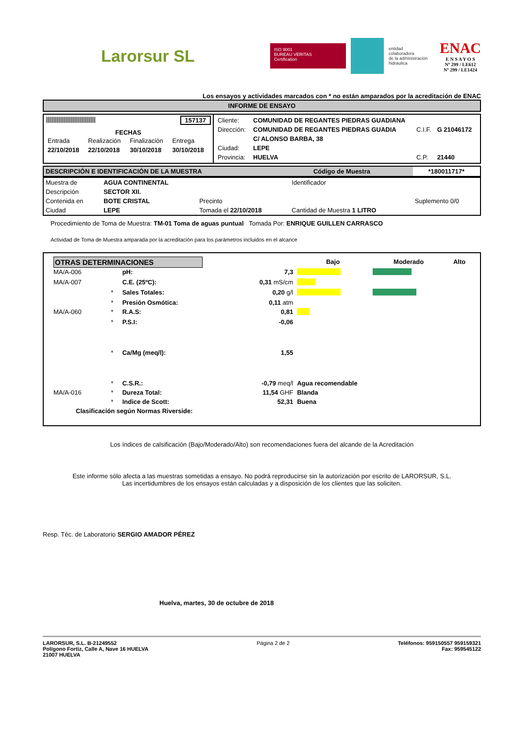Larorsur SL
ISO 9001
BUREAU VERITAS
Certification
entidad
colaboradora
de la administración
hidráulica
ENAC
E N S A Y O S
Nº 299 / LE612
Nº 299 / LE1424
Los ensayos y actividades marcados con * no están amparados por la acreditación de ENAC
INFORME DE ENSAYO
| /////////////////////////////////////////// 157137 FECHAS / Entrada / Realización / Finalización / Entrega / / 22/10/2018 / 22/10/2018 / 30/10/2018 / 30/10/2018 / | / Cliente: / COMUNIDAD DE REGANTES PIEDRAS GUADIANA / / / / Dirección: / COMUNIDAD DE REGANTES PIEDRAS GUADIA / C.I.F. / G 21046172 / / / C/ ALONSO BARBA, 38 / / / / Ciudad: / LEPE / / / / Provincia: / HUELVA / C.P. / 21440 / |
| DESCRIPCIÓN E IDENTIFICACIÓN DE LA MUESTRA | Código de Muestra | *180011717* |
| Muestra de | AGUA CONTINENTAL | | Identificador | |
| Descripción | SECTOR XII. | | | |
| Contenida en | BOTE CRISTAL | Precinto | | Suplemento 0/0 |
| Ciudad | LEPE | Tomada el 22/10/2018 | Cantidad de Muestra 1 LITRO | |
Procedimiento de Toma de Muestra: TM-01 Toma de aguas puntual Tomada Por: ENRIQUE GUILLEN CARRASCO
Actividad de Toma de Muestra amparada por la acreditación para los parámetros incluidos en el alcance
| OTRAS DETERMINACIONES | | | | Bajo | Moderado | Alto |
| MA/A-006 | | pH: | 7,3 | | | |
| MA/A-007 | | C.E. (25ºC): | 0,31 mS/cm | | | |
| | * | Sales Totales: | 0,20 g/l | | | |
| | * | Presión Osmótica: | 0,11 atm | | | |
| MA/A-060 | * | R.A.S: | 0,81 | | | |
| | * | P.S.I: | -0,06 | | | |
| | * | Ca/Mg (meq/l): | 1,55 | | | |
| | * | C.S.R.: | -0,79 meq/l | Agua recomendable | | |
| MA/A-016 | * | Dureza Total: | 11,54 GHF | Blanda | | |
| | * | Indice de Scott: | 52,31 | Buena | | |
| Clasificación según Normas Riverside: | | | | | | |
Los índices de calsificación (Bajo/Moderado/Alto) son recomendaciones fuera del alcande de la Acreditación
Este informe sólo afecta a las muestras sometidas a ensayo. No podrá reproducirse sin la autorización por escrito de LARORSUR, S.L.
Las incertidumbres de los ensayos están calculadas y a disposición de los clientes que las soliciten.
Resp. Téc. de Laboratorio SERGIO AMADOR PÉREZ
Huelva, martes, 30 de octubre de 2018
LARORSUR, S.L. B-21249552
Polígono Fortiz, Calle A, Nave 16 HUELVA
21007 HUELVA
Página 2 de 2 Teléfonos: 959150557 959159321
Fax: 959545122